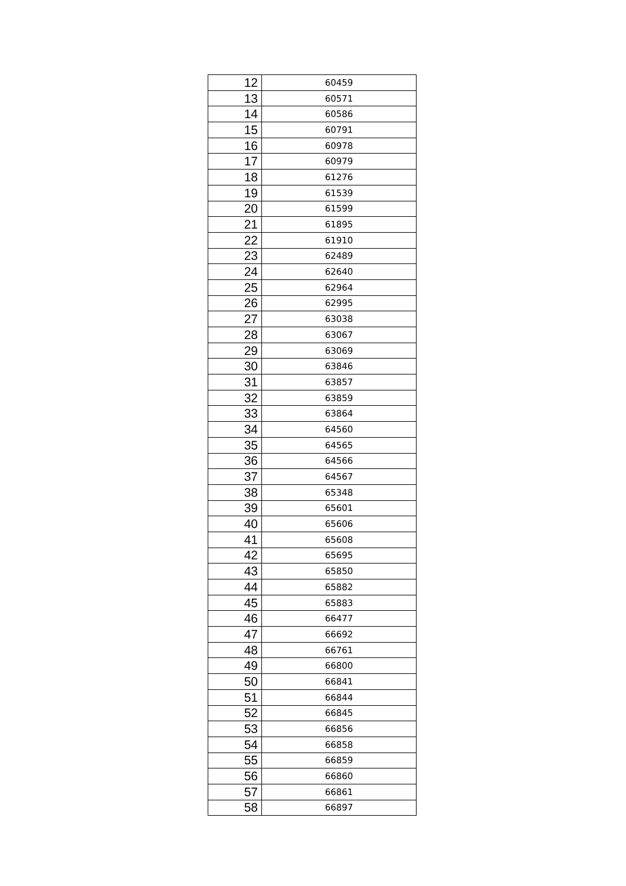| 12 | 60459 |
| 13 | 60571 |
| 14 | 60586 |
| 15 | 60791 |
| 16 | 60978 |
| 17 | 60979 |
| 18 | 61276 |
| 19 | 61539 |
| 20 | 61599 |
| 21 | 61895 |
| 22 | 61910 |
| 23 | 62489 |
| 24 | 62640 |
| 25 | 62964 |
| 26 | 62995 |
| 27 | 63038 |
| 28 | 63067 |
| 29 | 63069 |
| 30 | 63846 |
| 31 | 63857 |
| 32 | 63859 |
| 33 | 63864 |
| 34 | 64560 |
| 35 | 64565 |
| 36 | 64566 |
| 37 | 64567 |
| 38 | 65348 |
| 39 | 65601 |
| 40 | 65606 |
| 41 | 65608 |
| 42 | 65695 |
| 43 | 65850 |
| 44 | 65882 |
| 45 | 65883 |
| 46 | 66477 |
| 47 | 66692 |
| 48 | 66761 |
| 49 | 66800 |
| 50 | 66841 |
| 51 | 66844 |
| 52 | 66845 |
| 53 | 66856 |
| 54 | 66858 |
| 55 | 66859 |
| 56 | 66860 |
| 57 | 66861 |
| 58 | 66897 |